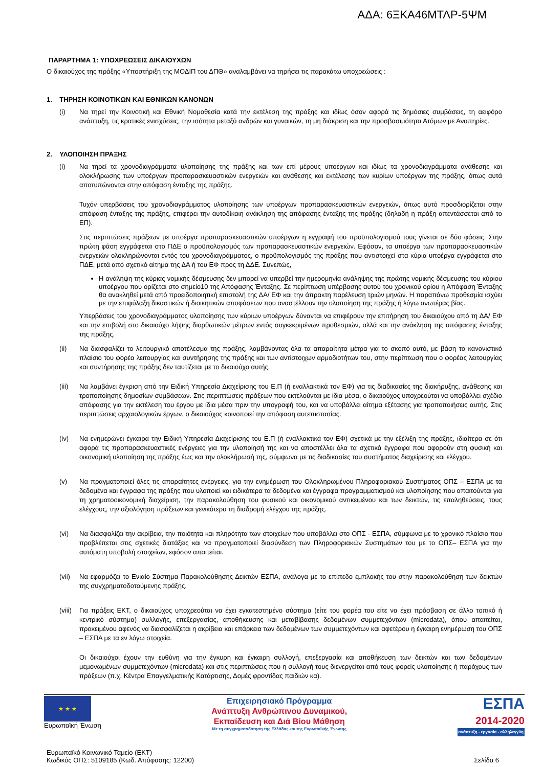ΑΔΑ: 6ΞΚΑ46ΜΤΛΡ-5ΨΜ
ΠΑΡΑΡΤΗΜΑ 1: ΥΠΟΧΡΕΩΣΕΙΣ ΔΙΚΑΙΟΥΧΩΝ
Ο δικαιούχος της πράξης «Υποστήριξη της ΜΟΔΙΠ του ΔΠΘ» αναλαμβάνει να τηρήσει τις παρακάτω υποχρεώσεις :
1. ΤΗΡΗΣΗ ΚΟΙΝΟΤΙΚΩΝ ΚΑΙ ΕΘΝΙΚΩΝ ΚΑΝΟΝΩΝ
(i) Να τηρεί την Κοινοτική και Εθνική Νομοθεσία κατά την εκτέλεση της πράξης και ιδίως όσον αφορά τις δημόσιες συμβάσεις, τη αειφόρο ανάπτυξη, τις κρατικές ενισχύσεις, την ισότητα μεταξύ ανδρών και γυναικών, τη μη διάκριση και την προσβασιμότητα Ατόμων με Αναπηρίες.
2. ΥΛΟΠΟΙΗΣΗ ΠΡΑΞΗΣ
(i) Να τηρεί τα χρονοδιαγράμματα υλοποίησης της πράξης και των επί μέρους υποέργων και ιδίως τα χρονοδιαγράμματα ανάθεσης και ολοκλήρωσης των υποέργων προπαρασκευαστικών ενεργειών και ανάθεσης και εκτέλεσης των κυρίων υποέργων της πράξης, όπως αυτά αποτυπώνονται στην απόφαση ένταξης της πράξης.
Τυχόν υπερβάσεις του χρονοδιαγράμματος υλοποίησης των υποέργων προπαρασκευαστικών ενεργειών, όπως αυτό προσδιορίζεται στην απόφαση ένταξης της πράξης, επιφέρει την αυτοδίκαιη ανάκληση της απόφασης ένταξης της πράξης (δηλαδή η πράξη απεντάσσεται από το ΕΠ).
Στις περιπτώσεις πράξεων με υποέργα προπαρασκευαστικών υποέργων η εγγραφή του προϋπολογισμού τους γίνεται σε δύο φάσεις. Στην πρώτη φάση εγγράφεται στο ΠΔΕ ο προϋπολογισμός των προπαρασκευαστικών ενεργειών. Εφόσον, τα υποέργα των προπαρασκευαστικών ενεργειών ολοκληρώνονται εντός του χρονοδιαγράμματος, ο προϋπολογισμός της πράξης που αντιστοιχεί στα κύρια υποέργα εγγράφεται στο ΠΔΕ, μετά από σχετικό αίτημα της ΔΑ ή του ΕΦ προς τη ΔΔΕ. Συνεπώς,
Η ανάληψη της κύριας νομικής δέσμευσης δεν μπορεί να υπερβεί την ημερομηνία ανάληψης της πρώτης νομικής δέσμευσης του κύριου υποέργου που ορίζεται στο σημείο10 της Απόφασης Ένταξης. Σε περίπτωση υπέρβασης αυτού του χρονικού ορίου η Απόφαση Ένταξης θα ανακληθεί μετά από προειδοποιητική επιστολή της ΔΑ/ ΕΦ και την άπρακτη παρέλευση τριών μηνών. Η παραπάνω προθεσμία ισχύει με την επιφύλαξη δικαστικών ή διοικητικών αποφάσεων που αναστέλλουν την υλοποίηση της πράξης ή λόγω ανωτέρας βίας.
Υπερβάσεις του χρονοδιαγράμματος υλοποίησης των κύριων υποέργων δύνανται να επιφέρουν την επιτήρηση του δικαιούχου από τη ΔΑ/ ΕΦ και την επιβολή στο δικαιούχο λήψης διορθωτικών μέτρων εντός συγκεκριμένων προθεσμιών, αλλά και την ανάκληση της απόφασης ένταξης της πράξης.
(ii) Να διασφαλίζει το λειτουργικό αποτέλεσμα της πράξης, λαμβάνοντας όλα τα απαραίτητα μέτρα για το σκοπό αυτό, με βάση το κανονιστικό πλαίσιο του φορέα λειτουργίας και συντήρησης της πράξης και των αντίστοιχων αρμοδιοτήτων του, στην περίπτωση που ο φορέας λειτουργίας και συντήρησης της πράξης δεν ταυτίζεται με το δικαιούχο αυτής.
(iii) Να λαμβάνει έγκριση από την Ειδική Υπηρεσία Διαχείρισης του Ε.Π (ή εναλλακτικά τον ΕΦ) για τις διαδικασίες της διακήρυξης, ανάθεσης και τροποποίησης δημοσίων συμβάσεων. Στις περιπτώσεις πράξεων που εκτελούνται με ίδια μέσα, ο δικαιούχος υποχρεούται να υποβάλλει σχέδιο απόφασης για την εκτέλεση του έργου με ίδια μέσα πριν την υπογραφή του, και να υποβάλλει αίτημα εξέτασης για τροποποιήσεις αυτής. Στις περιπτώσεις αρχαιολογικών έργων, ο δικαιούχος κοινοποιεί την απόφαση αυτεπιστασίας.
(iv) Να ενημερώνει έγκαιρα την Ειδική Υπηρεσία Διαχείρισης του Ε.Π (ή εναλλακτικά τον ΕΦ) σχετικά με την εξέλιξη της πράξης, ιδιαίτερα σε ότι αφορά τις προπαρασκευαστικές ενέργειες για την υλοποίησή της και να αποστέλλει όλα τα σχετικά έγγραφα που αφορούν στη φυσική και οικονομική υλοποίηση της πράξης έως και την ολοκλήρωσή της, σύμφωνα με τις διαδικασίες του συστήματος διαχείρισης και ελέγχου.
(v) Να πραγματοποιεί όλες τις απαραίτητες ενέργειες, για την ενημέρωση του Ολοκληρωμένου Πληροφοριακού Συστήματος ΟΠΣ – ΕΣΠΑ με τα δεδομένα και έγγραφα της πράξης που υλοποιεί και ειδικότερα τα δεδομένα και έγγραφα προγραμματισμού και υλοποίησης που απαιτούνται για τη χρηματοοικονομική διαχείριση, την παρακολούθηση του φυσικού και οικονομικού αντικειμένου και των δεικτών, τις επαληθεύσεις, τους ελέγχους, την αξιολόγηση πράξεων και γενικότερα τη διαδρομή ελέγχου της πράξης.
(vi) Να διασφαλίζει την ακρίβεια, την ποιότητα και πληρότητα των στοιχείων που υποβάλλει στο ΟΠΣ - ΕΣΠΑ, σύμφωνα με το χρονικό πλαίσιο που προβλέπεται στις σχετικές διατάξεις και να πραγματοποιεί διασύνδεση των Πληροφοριακών Συστημάτων του με το ΟΠΣ– ΕΣΠΑ για την αυτόματη υποβολή στοιχείων, εφόσον απαιτείται.
(vii) Να εφαρμόζει το Ενιαίο Σύστημα Παρακολούθησης Δεικτών ΕΣΠΑ, ανάλογα με το επίπεδο εμπλοκής του στην παρακολούθηση των δεικτών της συγχρηματοδοτούμενης πράξης.
(viii)
Για πράξεις ΕΚΤ, ο δικαιούχος υποχρεούται να έχει εγκατεστημένο σύστημα (είτε του φορέα του είτε να έχει πρόσβαση σε άλλο τοπικό ή κεντρικό σύστημα) συλλογής, επεξεργασίας, αποθήκευσης και μεταβίβασης δεδομένων συμμετεχόντων (microdata), όπου απαιτείται, προκειμένου αφενός να διασφαλίζεται η ακρίβεια και επάρκεια των δεδομένων των συμμετεχόντων και αφετέρου η έγκαιρη ενημέρωση του ΟΠΣ – ΕΣΠΑ με τα εν λόγω στοιχεία.
Οι δικαιούχοι έχουν την ευθύνη για την έγκυρη και έγκαιρη συλλογή, επεξεργασία και αποθήκευση των δεικτών και των δεδομένων μεμονωμένων συμμετεχόντων (microdata) και στις περιπτώσεις που η συλλογή τους διενεργείται από τους φορείς υλοποίησης ή παρόχους των πράξεων (π.χ. Κέντρα Επαγγελματικής Κατάρτισης, Δομές φροντίδας παιδιών κα).
★ ★ ★
Ευρωπαϊκή Ένωση
Επιχειρησιακό Πρόγραμμα
Ανάπτυξη Ανθρώπινου Δυναμικού,
Εκπαίδευση και Διά Βίου Μάθηση
Με τη συγχρηματοδότηση της Ελλάδας και της Ευρωπαϊκής Ένωσης
ΕΣΠΑ
2014-2020
ανάπτυξη - εργασία - αλληλεγγύη
Ευρωπαϊκό Κοινωνικό Ταμείο (ΕΚΤ)
Κωδικός ΟΠΣ: 5109185 (Κωδ. Απόφασης: 12200)
Σελίδα 6